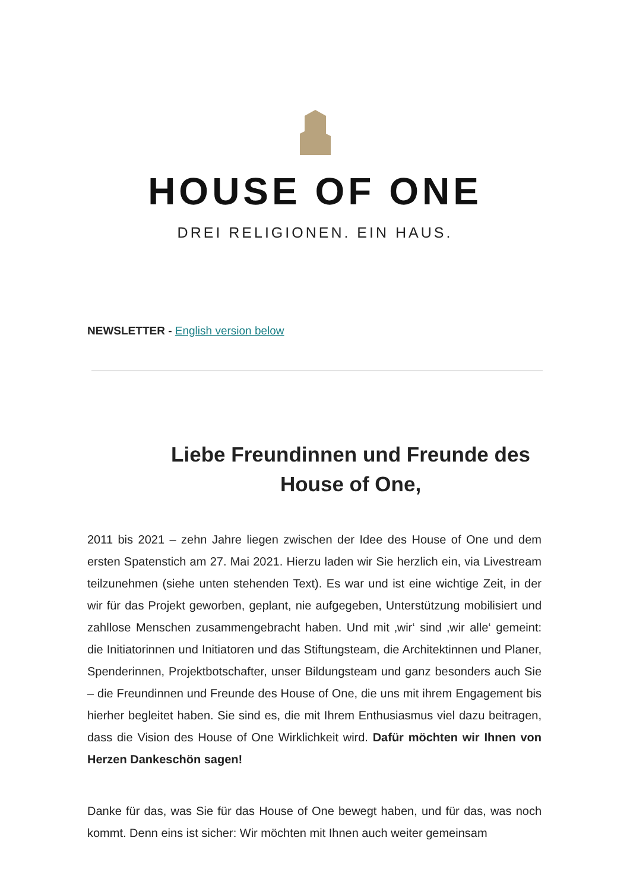HOUSE OF ONE
DREI RELIGIONEN. EIN HAUS.
NEWSLETTER - English version below
Liebe Freundinnen und Freunde des House of One,
2011 bis 2021 – zehn Jahre liegen zwischen der Idee des House of One und dem ersten Spatenstich am 27. Mai 2021. Hierzu laden wir Sie herzlich ein, via Livestream teilzunehmen (siehe unten stehenden Text). Es war und ist eine wichtige Zeit, in der wir für das Projekt geworben, geplant, nie aufgegeben, Unterstützung mobilisiert und zahllose Menschen zusammengebracht haben. Und mit ‚wir‘ sind ‚wir alle‘ gemeint: die Initiatorinnen und Initiatoren und das Stiftungsteam, die Architektinnen und Planer, Spenderinnen, Projektbotschafter, unser Bildungsteam und ganz besonders auch Sie – die Freundinnen und Freunde des House of One, die uns mit ihrem Engagement bis hierher begleitet haben. Sie sind es, die mit Ihrem Enthusiasmus viel dazu beitragen, dass die Vision des House of One Wirklichkeit wird. Dafür möchten wir Ihnen von Herzen Dankeschön sagen!
Danke für das, was Sie für das House of One bewegt haben, und für das, was noch kommt. Denn eins ist sicher: Wir möchten mit Ihnen auch weiter gemeinsam